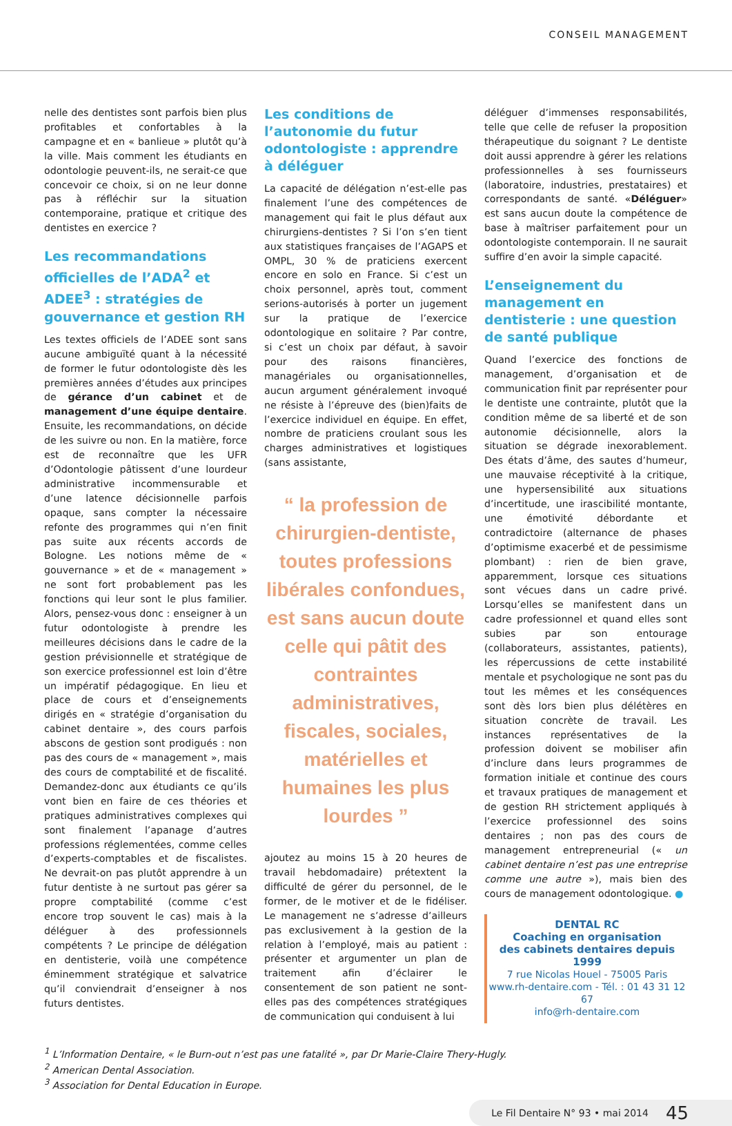CONSEIL MANAGEMENT
nelle des dentistes sont parfois bien plus profitables et confortables à la campagne et en « banlieue » plutôt qu’à la ville. Mais comment les étudiants en odontologie peuvent-ils, ne serait-ce que concevoir ce choix, si on ne leur donne pas à réfléchir sur la situation contemporaine, pratique et critique des dentistes en exercice ?
Les recommandations officielles de l’ADA<sup>2</sup> et ADEE<sup>3</sup> : stratégies de gouvernance et gestion RH
Les textes officiels de l’ADEE sont sans aucune ambiguïté quant à la nécessité de former le futur odontologiste dès les premières années d’études aux principes de gérance d’un cabinet et de management d’une équipe dentaire. Ensuite, les recommandations, on décide de les suivre ou non. En la matière, force est de reconnaître que les UFR d’Odontologie pâtissent d’une lourdeur administrative incommensurable et d’une latence décisionnelle parfois opaque, sans compter la nécessaire refonte des programmes qui n’en finit pas suite aux récents accords de Bologne. Les notions même de « gouvernance » et de « management » ne sont fort probablement pas les fonctions qui leur sont le plus familier. Alors, pensez-vous donc : enseigner à un futur odontologiste à prendre les meilleures décisions dans le cadre de la gestion prévisionnelle et stratégique de son exercice professionnel est loin d’être un impératif pédagogique. En lieu et place de cours et d’enseignements dirigés en « stratégie d’organisation du cabinet dentaire », des cours parfois abscons de gestion sont prodigués : non pas des cours de « management », mais des cours de comptabilité et de fiscalité. Demandez-donc aux étudiants ce qu’ils vont bien en faire de ces théories et pratiques administratives complexes qui sont finalement l’apanage d’autres professions réglementées, comme celles d’experts-comptables et de fiscalistes. Ne devrait-on pas plutôt apprendre à un futur dentiste à ne surtout pas gérer sa propre comptabilité (comme c’est encore trop souvent le cas) mais à la déléguer à des professionnels compétents ? Le principe de délégation en dentisterie, voilà une compétence éminemment stratégique et salvatrice qu’il conviendrait d’enseigner à nos futurs dentistes.
Les conditions de l’autonomie du futur odontologiste : apprendre à déléguer
La capacité de délégation n’est-elle pas finalement l’une des compétences de management qui fait le plus défaut aux chirurgiens-dentistes ? Si l’on s’en tient aux statistiques françaises de l’AGAPS et OMPL, 30 % de praticiens exercent encore en solo en France. Si c’est un choix personnel, après tout, comment serions-autorisés à porter un jugement sur la pratique de l’exercice odontologique en solitaire ? Par contre, si c’est un choix par défaut, à savoir pour des raisons financières, managériales ou organisationnelles, aucun argument généralement invoqué ne résiste à l’épreuve des (bien)faits de l’exercice individuel en équipe. En effet, nombre de praticiens croulant sous les charges administratives et logistiques (sans assistante,
“ la profession de chirurgien-dentiste, toutes professions libérales confondues, est sans aucun doute celle qui pâtit des contraintes administratives, fiscales, sociales, matérielles et humaines les plus lourdes ”
ajoutez au moins 15 à 20 heures de travail hebdomadaire) prétextent la difficulté de gérer du personnel, de le former, de le motiver et de le fidéliser. Le management ne s’adresse d’ailleurs pas exclusivement à la gestion de la relation à l’employé, mais au patient : présenter et argumenter un plan de traitement afin d’éclairer le consentement de son patient ne sont-elles pas des compétences stratégiques de communication qui conduisent à lui
déléguer d’immenses responsabilités, telle que celle de refuser la proposition thérapeutique du soignant ? Le dentiste doit aussi apprendre à gérer les relations professionnelles à ses fournisseurs (laboratoire, industries, prestataires) et correspondants de santé. «Déléguer» est sans aucun doute la compétence de base à maîtriser parfaitement pour un odontologiste contemporain. Il ne saurait suffire d’en avoir la simple capacité.
L’enseignement du management en dentisterie : une question de santé publique
Quand l’exercice des fonctions de management, d’organisation et de communication finit par représenter pour le dentiste une contrainte, plutôt que la condition même de sa liberté et de son autonomie décisionnelle, alors la situation se dégrade inexorablement. Des états d’âme, des sautes d’humeur, une mauvaise réceptivité à la critique, une hypersensibilité aux situations d’incertitude, une irascibilité montante, une émotivité débordante et contradictoire (alternance de phases d’optimisme exacerbé et de pessimisme plombant) : rien de bien grave, apparemment, lorsque ces situations sont vécues dans un cadre privé. Lorsqu’elles se manifestent dans un cadre professionnel et quand elles sont subies par son entourage (collaborateurs, assistantes, patients), les répercussions de cette instabilité mentale et psychologique ne sont pas du tout les mêmes et les conséquences sont dès lors bien plus délétères en situation concrète de travail. Les instances représentatives de la profession doivent se mobiliser afin d’inclure dans leurs programmes de formation initiale et continue des cours et travaux pratiques de management et de gestion RH strictement appliqués à l’exercice professionnel des soins dentaires ; non pas des cours de management entrepreneurial (« un cabinet dentaire n’est pas une entreprise comme une autre »), mais bien des cours de management odontologique. ●
DENTAL RC
Coaching en organisation
des cabinets dentaires depuis 1999
7 rue Nicolas Houel - 75005 Paris
www.rh-dentaire.com - Tél. : 01 43 31 12 67
info@rh-dentaire.com
<sup>1</sup> L’Information Dentaire, « le Burn-out n’est pas une fatalité », par Dr Marie-Claire Thery-Hugly.
<sup>2</sup> American Dental Association.
<sup>3</sup> Association for Dental Education in Europe.
Le Fil Dentaire N° 93 • mai 2014 45